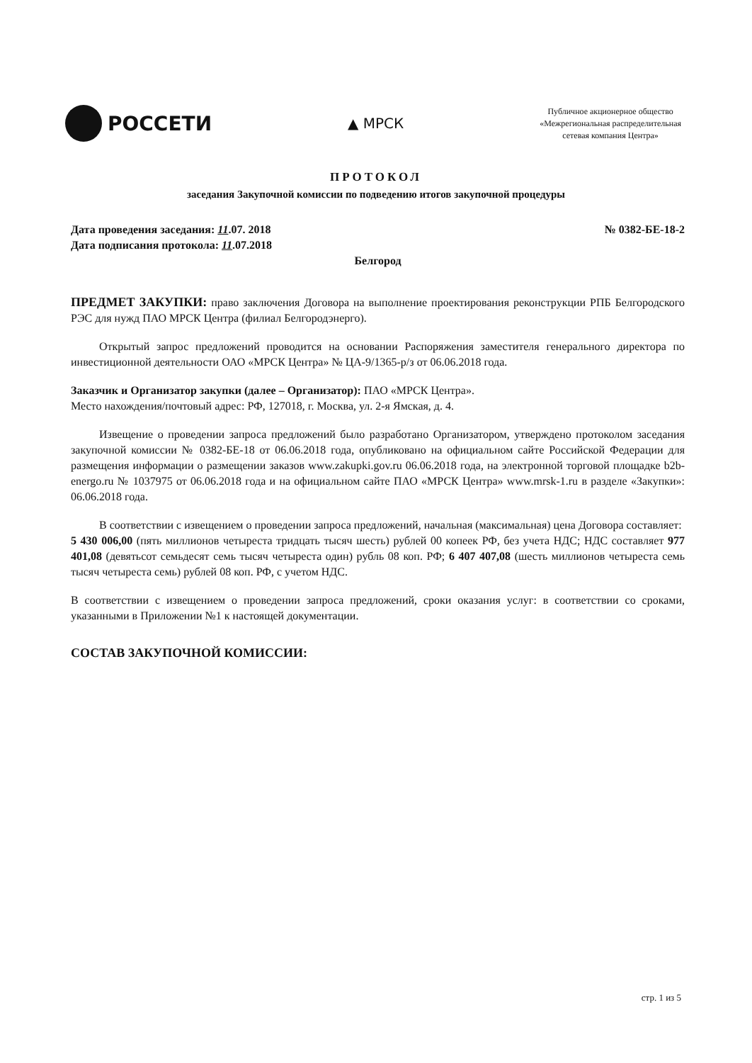РОССЕТИ
▲ МРСК
Публичное акционерное общество
«Межрегиональная распределительная
сетевая компания Центра»
ПРОТОКОЛ
заседания Закупочной комиссии по подведению итогов закупочной процедуры
Дата проведения заседания: 11.07. 2018 № 0382-БЕ-18-2
Дата подписания протокола: 11.07.2018
Белгород
ПРЕДМЕТ ЗАКУПКИ: право заключения Договора на выполнение проектирования реконструкции РПБ Белгородского РЭС для нужд ПАО МРСК Центра (филиал Белгородэнерго).
Открытый запрос предложений проводится на основании Распоряжения заместителя генерального директора по инвестиционной деятельности ОАО «МРСК Центра» № ЦА-9/1365-р/з от 06.06.2018 года.
Заказчик и Организатор закупки (далее – Организатор): ПАО «МРСК Центра».
Место нахождения/почтовый адрес: РФ, 127018, г. Москва, ул. 2-я Ямская, д. 4.
Извещение о проведении запроса предложений было разработано Организатором, утверждено протоколом заседания закупочной комиссии № 0382-БЕ-18 от 06.06.2018 года, опубликовано на официальном сайте Российской Федерации для размещения информации о размещении заказов www.zakupki.gov.ru 06.06.2018 года, на электронной торговой площадке b2b-energo.ru № 1037975 от 06.06.2018 года и на официальном сайте ПАО «МРСК Центра» www.mrsk-1.ru в разделе «Закупки»: 06.06.2018 года.
В соответствии с извещением о проведении запроса предложений, начальная (максимальная) цена Договора составляет:
5 430 006,00 (пять миллионов четыреста тридцать тысяч шесть) рублей 00 копеек РФ, без учета НДС; НДС составляет 977 401,08 (девятьсот семьдесят семь тысяч четыреста один) рубль 08 коп. РФ; 6 407 407,08 (шесть миллионов четыреста семь тысяч четыреста семь) рублей 08 коп. РФ, с учетом НДС.
В соответствии с извещением о проведении запроса предложений, сроки оказания услуг: в соответствии со сроками, указанными в Приложении №1 к настоящей документации.
СОСТАВ ЗАКУПОЧНОЙ КОМИССИИ:
стр. 1 из 5